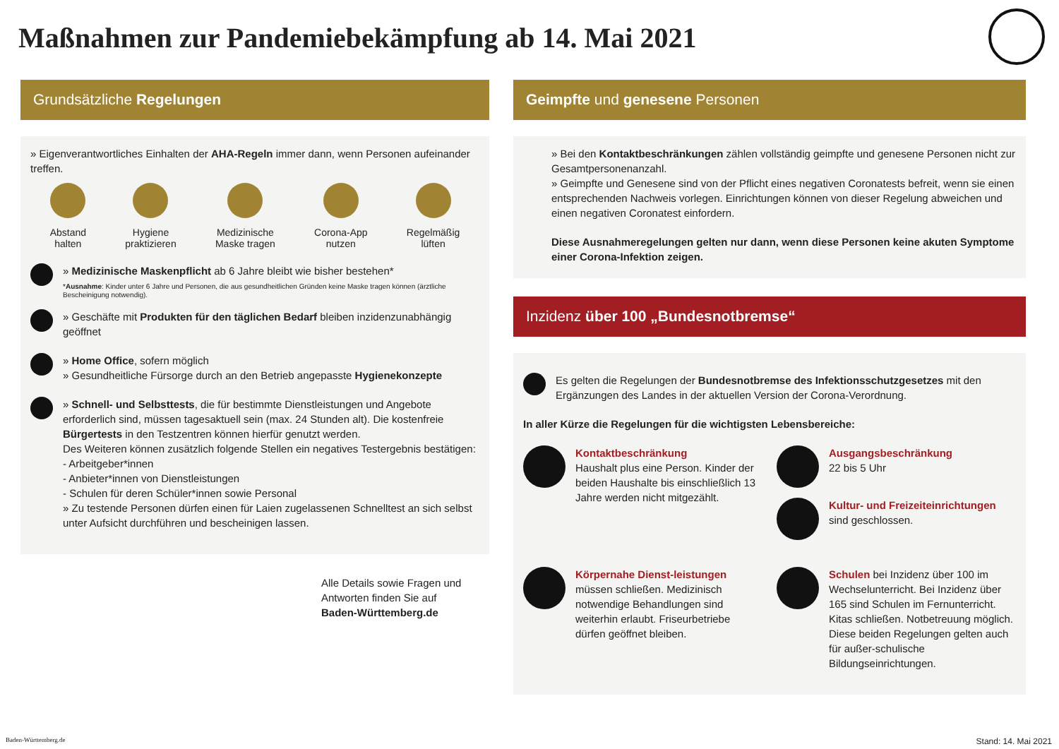Maßnahmen zur Pandemiebekämpfung ab 14. Mai 2021
Grundsätzliche Regelungen
» Eigenverantwortliches Einhalten der AHA-Regeln immer dann, wenn Personen aufeinander treffen.
Abstand
halten
Hygiene
praktizieren
Medizinische
Maske tragen
Corona-App
nutzen
Regelmäßig
lüften
» Medizinische Maskenpflicht ab 6 Jahre bleibt wie bisher bestehen*
*Ausnahme: Kinder unter 6 Jahre und Personen, die aus gesundheitlichen Gründen keine Maske tragen können (ärztliche Bescheinigung notwendig).
» Geschäfte mit Produkten für den täglichen Bedarf bleiben inzidenzunabhängig geöffnet
» Home Office, sofern möglich
» Gesundheitliche Fürsorge durch an den Betrieb angepasste Hygienekonzepte
» Schnell- und Selbsttests, die für bestimmte Dienstleistungen und Angebote erforderlich sind, müssen tagesaktuell sein (max. 24 Stunden alt). Die kostenfreie Bürgertests in den Testzentren können hierfür genutzt werden.
Des Weiteren können zusätzlich folgende Stellen ein negatives Testergebnis bestätigen:
- Arbeitgeber*innen
- Anbieter*innen von Dienstleistungen
- Schulen für deren Schüler*innen sowie Personal
» Zu testende Personen dürfen einen für Laien zugelassenen Schnelltest an sich selbst unter Aufsicht durchführen und bescheinigen lassen.
Alle Details sowie Fragen und Antworten finden Sie auf
Baden-Württemberg.de
Geimpfte und genesene Personen
» Bei den Kontaktbeschränkungen zählen vollständig geimpfte und genesene Personen nicht zur Gesamtpersonenanzahl.
» Geimpfte und Genesene sind von der Pflicht eines negativen Coronatests befreit, wenn sie einen entsprechenden Nachweis vorlegen. Einrichtungen können von dieser Regelung abweichen und einen negativen Coronatest einfordern.
Diese Ausnahmeregelungen gelten nur dann, wenn diese Personen keine akuten Symptome einer Corona-Infektion zeigen.
Inzidenz über 100 „Bundesnotbremse“
Es gelten die Regelungen der Bundesnotbremse des Infektionsschutzgesetzes mit den Ergänzungen des Landes in der aktuellen Version der Corona-Verordnung.
In aller Kürze die Regelungen für die wichtigsten Lebensbereiche:
Kontaktbeschränkung
Haushalt plus eine Person. Kinder der beiden Haushalte bis einschließlich 13 Jahre werden nicht mitgezählt.
Ausgangsbeschränkung
22 bis 5 Uhr
Kultur- und Freizeiteinrichtungen
sind geschlossen.
Körpernahe Dienst-leistungen müssen schließen. Medizinisch notwendige Behandlungen sind weiterhin erlaubt. Friseurbetriebe dürfen geöffnet bleiben.
Schulen bei Inzidenz über 100 im Wechselunterricht. Bei Inzidenz über 165 sind Schulen im Fernunterricht. Kitas schließen. Notbetreuung möglich. Diese beiden Regelungen gelten auch für außer-schulische Bildungseinrichtungen.
Baden-Württemberg.de Stand: 14. Mai 2021